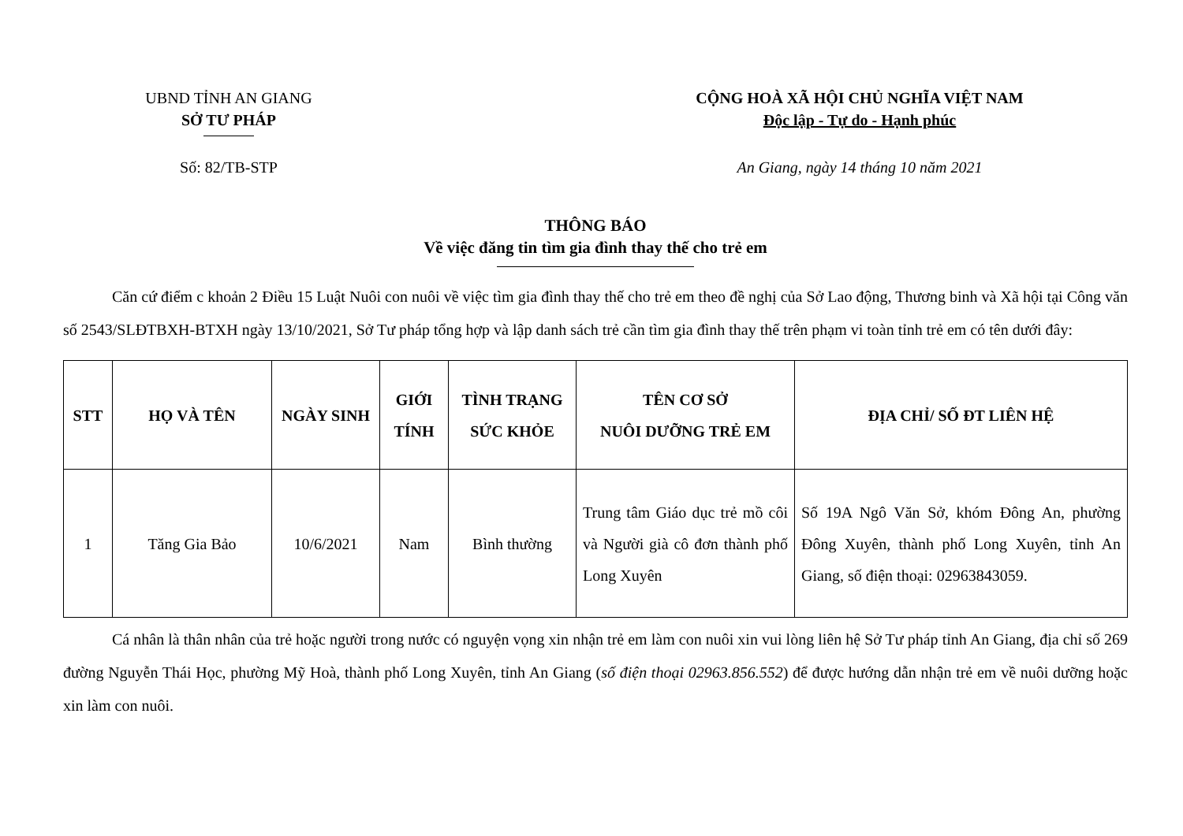UBND TỈNH AN GIANG
SỞ TƯ PHÁP
CỘNG HOÀ XÃ HỘI CHỦ NGHĨA VIỆT NAM
Độc lập - Tự do - Hạnh phúc
Số: 82/TB-STP An Giang, ngày 14 tháng 10 năm 2021
THÔNG BÁO
Về việc đăng tin tìm gia đình thay thế cho trẻ em
Căn cứ điểm c khoản 2 Điều 15 Luật Nuôi con nuôi về việc tìm gia đình thay thế cho trẻ em theo đề nghị của Sở Lao động, Thương binh và Xã hội tại Công văn số 2543/SLĐTBXH-BTXH ngày 13/10/2021, Sở Tư pháp tổng hợp và lập danh sách trẻ cần tìm gia đình thay thế trên phạm vi toàn tỉnh trẻ em có tên dưới đây:
| STT | HỌ VÀ TÊN | NGÀY SINH | GIỚI TÍNH | TÌNH TRẠNG SỨC KHỎE | TÊN CƠ SỞ NUÔI DƯỠNG TRẺ EM | ĐỊA CHỈ/ SỐ ĐT LIÊN HỆ |
| --- | --- | --- | --- | --- | --- | --- |
| 1 | Tăng Gia Bảo | 10/6/2021 | Nam | Bình thường | Trung tâm Giáo dục trẻ mồ côi và Người già cô đơn thành phố Long Xuyên | Số 19A Ngô Văn Sở, khóm Đông An, phường Đông Xuyên, thành phố Long Xuyên, tỉnh An Giang, số điện thoại: 02963843059. |
Cá nhân là thân nhân của trẻ hoặc người trong nước có nguyện vọng xin nhận trẻ em làm con nuôi xin vui lòng liên hệ Sở Tư pháp tỉnh An Giang, địa chỉ số 269 đường Nguyễn Thái Học, phường Mỹ Hoà, thành phố Long Xuyên, tỉnh An Giang (số điện thoại 02963.856.552) để được hướng dẫn nhận trẻ em về nuôi dưỡng hoặc xin làm con nuôi.